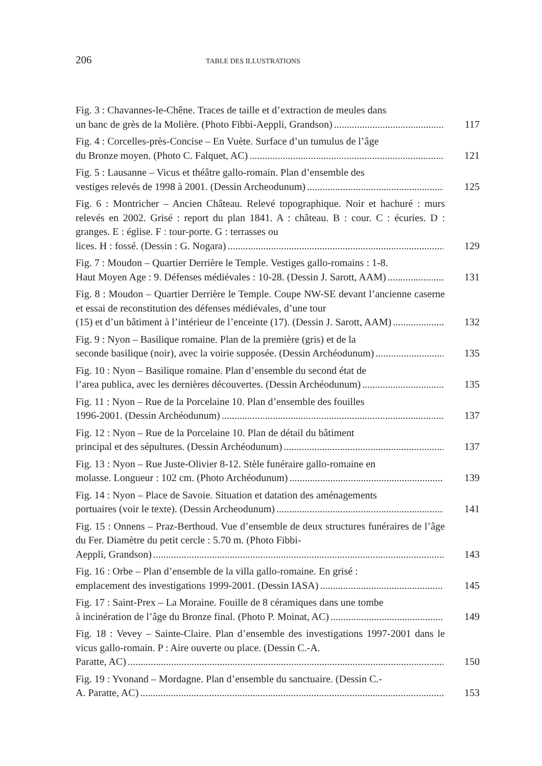206 TABLE DES ILLUSTRATIONS
Fig. 3 : Chavannes-le-Chêne. Traces de taille et d’extraction de meules dans
un banc de grès de la Molière. (Photo Fibbi-Aeppli, Grandson) 117
Fig. 4 : Corcelles-près-Concise – En Vuète. Surface d’un tumulus de l’âge
du Bronze moyen. (Photo C. Falquet, AC) 121
Fig. 5 : Lausanne – Vicus et théâtre gallo-romain. Plan d’ensemble des
vestiges relevés de 1998 à 2001. (Dessin Archeodunum) 125
Fig. 6 : Montricher – Ancien Château. Relevé topographique. Noir et hachuré : murs relevés en 2002. Grisé : report du plan 1841. A : château. B : cour. C : écuries. D : granges. E : église. F : tour-porte. G : terrasses ou
lices. H : fossé. (Dessin : G. Nogara) 129
Fig. 7 : Moudon – Quartier Derrière le Temple. Vestiges gallo-romains : 1-8.
Haut Moyen Age : 9. Défenses médiévales : 10-28. (Dessin J. Sarott, AAM) 131
Fig. 8 : Moudon – Quartier Derrière le Temple. Coupe NW-SE devant l’ancienne caserne et essai de reconstitution des défenses médiévales, d’une tour
(15) et d’un bâtiment à l’intérieur de l’enceinte (17). (Dessin J. Sarott, AAM) 132
Fig. 9 : Nyon – Basilique romaine. Plan de la première (gris) et de la
seconde basilique (noir), avec la voirie supposée. (Dessin Archéodunum) 135
Fig. 10 : Nyon – Basilique romaine. Plan d’ensemble du second état de
l’area publica, avec les dernières découvertes. (Dessin Archéodunum) 135
Fig. 11 : Nyon – Rue de la Porcelaine 10. Plan d’ensemble des fouilles
1996-2001. (Dessin Archéodunum) 137
Fig. 12 : Nyon – Rue de la Porcelaine 10. Plan de détail du bâtiment
principal et des sépultures. (Dessin Archéodunum) 137
Fig. 13 : Nyon – Rue Juste-Olivier 8-12. Stèle funéraire gallo-romaine en
molasse. Longueur : 102 cm. (Photo Archéodunum) 139
Fig. 14 : Nyon – Place de Savoie. Situation et datation des aménagements
portuaires (voir le texte). (Dessin Archeodunum) 141
Fig. 15 : Onnens – Praz-Berthoud. Vue d’ensemble de deux structures funéraires de l’âge du Fer. Diamètre du petit cercle : 5.70 m. (Photo Fibbi-
Aeppli, Grandson) 143
Fig. 16 : Orbe – Plan d’ensemble de la villa gallo-romaine. En grisé :
emplacement des investigations 1999-2001. (Dessin IASA) 145
Fig. 17 : Saint-Prex – La Moraine. Fouille de 8 céramiques dans une tombe
à incinération de l’âge du Bronze final. (Photo P. Moinat, AC) 149
Fig. 18 : Vevey – Sainte-Claire. Plan d’ensemble des investigations 1997-2001 dans le vicus gallo-romain. P : Aire ouverte ou place. (Dessin C.-A.
Paratte, AC) 150
Fig. 19 : Yvonand – Mordagne. Plan d’ensemble du sanctuaire. (Dessin C.-
A. Paratte, AC) 153